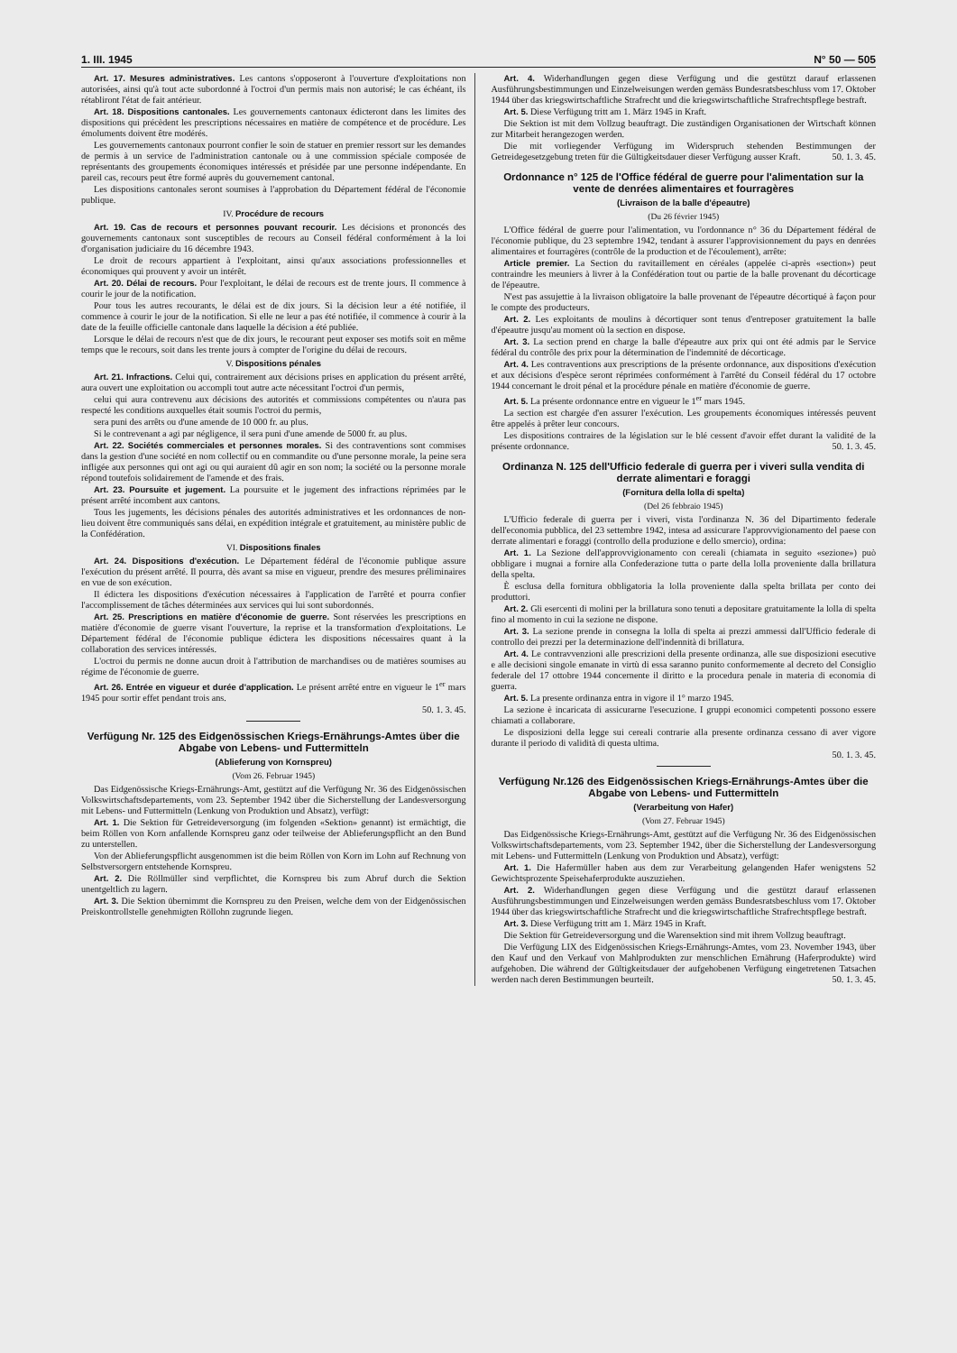1. III. 1945 N° 50 — 505
Art. 17. Mesures administratives. Les cantons s'opposeront à l'ouverture d'exploitations non autorisées, ainsi qu'à tout acte subordonné à l'octroi d'un permis mais non autorisé; le cas échéant, ils rétabliront l'état de fait antérieur.
Art. 18. Dispositions cantonales. Les gouvernements cantonaux édicteront dans les limites des dispositions qui précèdent les prescriptions nécessaires en matière de compétence et de procédure. Les émoluments doivent être modérés.
Les gouvernements cantonaux pourront confier le soin de statuer en premier ressort sur les demandes de permis à un service de l'administration cantonale ou à une commission spéciale composée de représentants des groupements économiques intéressés et présidée par une personne indépendante. En pareil cas, recours peut être formé auprès du gouvernement cantonal.
Les dispositions cantonales seront soumises à l'approbation du Département fédéral de l'économie publique.
IV. Procédure de recours
Art. 19. Cas de recours et personnes pouvant recourir. Les décisions et prononcés des gouvernements cantonaux sont susceptibles de recours au Conseil fédéral conformément à la loi d'organisation judiciaire du 16 décembre 1943.
Le droit de recours appartient à l'exploitant, ainsi qu'aux associations professionnelles et économiques qui prouvent y avoir un intérêt.
Art. 20. Délai de recours. Pour l'exploitant, le délai de recours est de trente jours. Il commence à courir le jour de la notification.
Pour tous les autres recourants, le délai est de dix jours. Si la décision leur a été notifiée, il commence à courir le jour de la notification. Si elle ne leur a pas été notifiée, il commence à courir à la date de la feuille officielle cantonale dans laquelle la décision a été publiée.
Lorsque le délai de recours n'est que de dix jours, le recourant peut exposer ses motifs soit en même temps que le recours, soit dans les trente jours à compter de l'origine du délai de recours.
V. Dispositions pénales
Art. 21. Infractions. Celui qui, contrairement aux décisions prises en application du présent arrêté, aura ouvert une exploitation ou accompli tout autre acte nécessitant l'octroi d'un permis,
celui qui aura contrevenu aux décisions des autorités et commissions compétentes ou n'aura pas respecté les conditions auxquelles était soumis l'octroi du permis,
sera puni des arrêts ou d'une amende de 10 000 fr. au plus.
Si le contrevenant a agi par négligence, il sera puni d'une amende de 5000 fr. au plus.
Art. 22. Sociétés commerciales et personnes morales. Si des contraventions sont commises dans la gestion d'une société en nom collectif ou en commandite ou d'une personne morale, la peine sera infligée aux personnes qui ont agi ou qui auraient dû agir en son nom; la société ou la personne morale répond toutefois solidairement de l'amende et des frais.
Art. 23. Poursuite et jugement. La poursuite et le jugement des infractions réprimées par le présent arrêté incombent aux cantons.
Tous les jugements, les décisions pénales des autorités administratives et les ordonnances de non-lieu doivent être communiqués sans délai, en expédition intégrale et gratuitement, au ministère public de la Confédération.
VI. Dispositions finales
Art. 24. Dispositions d'exécution. Le Département fédéral de l'économie publique assure l'exécution du présent arrêté. Il pourra, dès avant sa mise en vigueur, prendre des mesures préliminaires en vue de son exécution.
Il édictera les dispositions d'exécution nécessaires à l'application de l'arrêté et pourra confier l'accomplissement de tâches déterminées aux services qui lui sont subordonnés.
Art. 25. Prescriptions en matière d'économie de guerre. Sont réservées les prescriptions en matière d'économie de guerre visant l'ouverture, la reprise et la transformation d'exploitations. Le Département fédéral de l'économie publique édictera les dispositions nécessaires quant à la collaboration des services intéressés.
L'octroi du permis ne donne aucun droit à l'attribution de marchandises ou de matières soumises au régime de l'économie de guerre.
Art. 26. Entrée en vigueur et durée d'application. Le présent arrêté entre en vigueur le 1<sup>er</sup> mars 1945 pour sortir effet pendant trois ans.
50. 1. 3. 45.
Verfügung Nr. 125 des Eidgenössischen Kriegs-Ernährungs-Amtes über die Abgabe von Lebens- und Futtermitteln
(Ablieferung von Kornspreu)
(Vom 26. Februar 1945)
Das Eidgenössische Kriegs-Ernährungs-Amt, gestützt auf die Verfügung Nr. 36 des Eidgenössischen Volkswirtschaftsdepartements, vom 23. September 1942 über die Sicherstellung der Landesversorgung mit Lebens- und Futtermitteln (Lenkung von Produktion und Absatz), verfügt:
Art. 1. Die Sektion für Getreideversorgung (im folgenden «Sektion» genannt) ist ermächtigt, die beim Röllen von Korn anfallende Kornspreu ganz oder teilweise der Ablieferungspflicht an den Bund zu unterstellen.
Von der Ablieferungspflicht ausgenommen ist die beim Röllen von Korn im Lohn auf Rechnung von Selbstversorgern entstehende Kornspreu.
Art. 2. Die Röllmüller sind verpflichtet, die Kornspreu bis zum Abruf durch die Sektion unentgeltlich zu lagern.
Art. 3. Die Sektion übernimmt die Kornspreu zu den Preisen, welche dem von der Eidgenössischen Preiskontrollstelle genehmigten Röllohn zugrunde liegen.
Art. 4. Widerhandlungen gegen diese Verfügung und die gestützt darauf erlassenen Ausführungsbestimmungen und Einzelweisungen werden gemäss Bundesratsbeschluss vom 17. Oktober 1944 über das kriegswirtschaftliche Strafrecht und die kriegswirtschaftliche Strafrechtspflege bestraft.
Art. 5. Diese Verfügung tritt am 1. März 1945 in Kraft.
Die Sektion ist mit dem Vollzug beauftragt. Die zuständigen Organisationen der Wirtschaft können zur Mitarbeit herangezogen werden.
Die mit vorliegender Verfügung im Widerspruch stehenden Bestimmungen der Getreidegesetzgebung treten für die Gültigkeitsdauer dieser Verfügung ausser Kraft. 50. 1. 3. 45.
Ordonnance n° 125 de l'Office fédéral de guerre pour l'alimentation sur la vente de denrées alimentaires et fourragères
(Livraison de la balle d'épeautre)
(Du 26 février 1945)
L'Office fédéral de guerre pour l'alimentation, vu l'ordonnance n° 36 du Département fédéral de l'économie publique, du 23 septembre 1942, tendant à assurer l'approvisionnement du pays en denrées alimentaires et fourragères (contrôle de la production et de l'écoulement), arrête:
Article premier. La Section du ravitaillement en céréales (appelée ci-après «section») peut contraindre les meuniers à livrer à la Confédération tout ou partie de la balle provenant du décorticage de l'épeautre.
N'est pas assujettie à la livraison obligatoire la balle provenant de l'épeautre décortiqué à façon pour le compte des producteurs.
Art. 2. Les exploitants de moulins à décortiquer sont tenus d'entreposer gratuitement la balle d'épeautre jusqu'au moment où la section en dispose.
Art. 3. La section prend en charge la balle d'épeautre aux prix qui ont été admis par le Service fédéral du contrôle des prix pour la détermination de l'indemnité de décorticage.
Art. 4. Les contraventions aux prescriptions de la présente ordonnance, aux dispositions d'exécution et aux décisions d'espèce seront réprimées conformément à l'arrêté du Conseil fédéral du 17 octobre 1944 concernant le droit pénal et la procédure pénale en matière d'économie de guerre.
Art. 5. La présente ordonnance entre en vigueur le 1<sup>er</sup> mars 1945.
La section est chargée d'en assurer l'exécution. Les groupements économiques intéressés peuvent être appelés à prêter leur concours.
Les dispositions contraires de la législation sur le blé cessent d'avoir effet durant la validité de la présente ordonnance. 50. 1. 3. 45.
Ordinanza N. 125 dell'Ufficio federale di guerra per i viveri sulla vendita di derrate alimentari e foraggi
(Fornitura della lolla di spelta)
(Del 26 febbraio 1945)
L'Ufficio federale di guerra per i viveri, vista l'ordinanza N. 36 del Dipartimento federale dell'economia pubblica, del 23 settembre 1942, intesa ad assicurare l'approvvigionamento del paese con derrate alimentari e foraggi (controllo della produzione e dello smercio), ordina:
Art. 1. La Sezione dell'approvvigionamento con cereali (chiamata in seguito «sezione») può obbligare i mugnai a fornire alla Confederazione tutta o parte della lolla proveniente dalla brillatura della spelta.
È esclusa della fornitura obbligatoria la lolla proveniente dalla spelta brillata per conto dei produttori.
Art. 2. Gli esercenti di molini per la brillatura sono tenuti a depositare gratuitamente la lolla di spelta fino al momento in cui la sezione ne dispone.
Art. 3. La sezione prende in consegna la lolla di spelta ai prezzi ammessi dall'Ufficio federale di controllo dei prezzi per la determinazione dell'indennità di brillatura.
Art. 4. Le contravvenzioni alle prescrizioni della presente ordinanza, alle sue disposizioni esecutive e alle decisioni singole emanate in virtù di essa saranno punito conformemente al decreto del Consiglio federale del 17 ottobre 1944 concernente il diritto e la procedura penale in materia di economia di guerra.
Art. 5. La presente ordinanza entra in vigore il 1° marzo 1945.
La sezione è incaricata di assicurarne l'esecuzione. I gruppi economici competenti possono essere chiamati a collaborare.
Le disposizioni della legge sui cereali contrarie alla presente ordinanza cessano di aver vigore durante il periodo di validità di questa ultima.
50. 1. 3. 45.
Verfügung Nr.126 des Eidgenössischen Kriegs-Ernährungs-Amtes über die Abgabe von Lebens- und Futtermitteln
(Verarbeitung von Hafer)
(Vom 27. Februar 1945)
Das Eidgenössische Kriegs-Ernährungs-Amt, gestützt auf die Verfügung Nr. 36 des Eidgenössischen Volkswirtschaftsdepartements, vom 23. September 1942, über die Sicherstellung der Landesversorgung mit Lebens- und Futtermitteln (Lenkung von Produktion und Absatz), verfügt:
Art. 1. Die Hafermüller haben aus dem zur Verarbeitung gelangenden Hafer wenigstens 52 Gewichtsprozente Speisehaferprodukte auszuziehen.
Art. 2. Widerhandlungen gegen diese Verfügung und die gestützt darauf erlassenen Ausführungsbestimmungen und Einzelweisungen werden gemäss Bundesratsbeschluss vom 17. Oktober 1944 über das kriegswirtschaftliche Strafrecht und die kriegswirtschaftliche Strafrechtspflege bestraft.
Art. 3. Diese Verfügung tritt am 1. März 1945 in Kraft.
Die Sektion für Getreideversorgung und die Warensektion sind mit ihrem Vollzug beauftragt.
Die Verfügung LIX des Eidgenössischen Kriegs-Ernährungs-Amtes, vom 23. November 1943, über den Kauf und den Verkauf von Mahlprodukten zur menschlichen Ernährung (Haferprodukte) wird aufgehoben. Die während der Gültigkeitsdauer der aufgehobenen Verfügung eingetretenen Tatsachen werden nach deren Bestimmungen beurteilt. 50. 1. 3. 45.